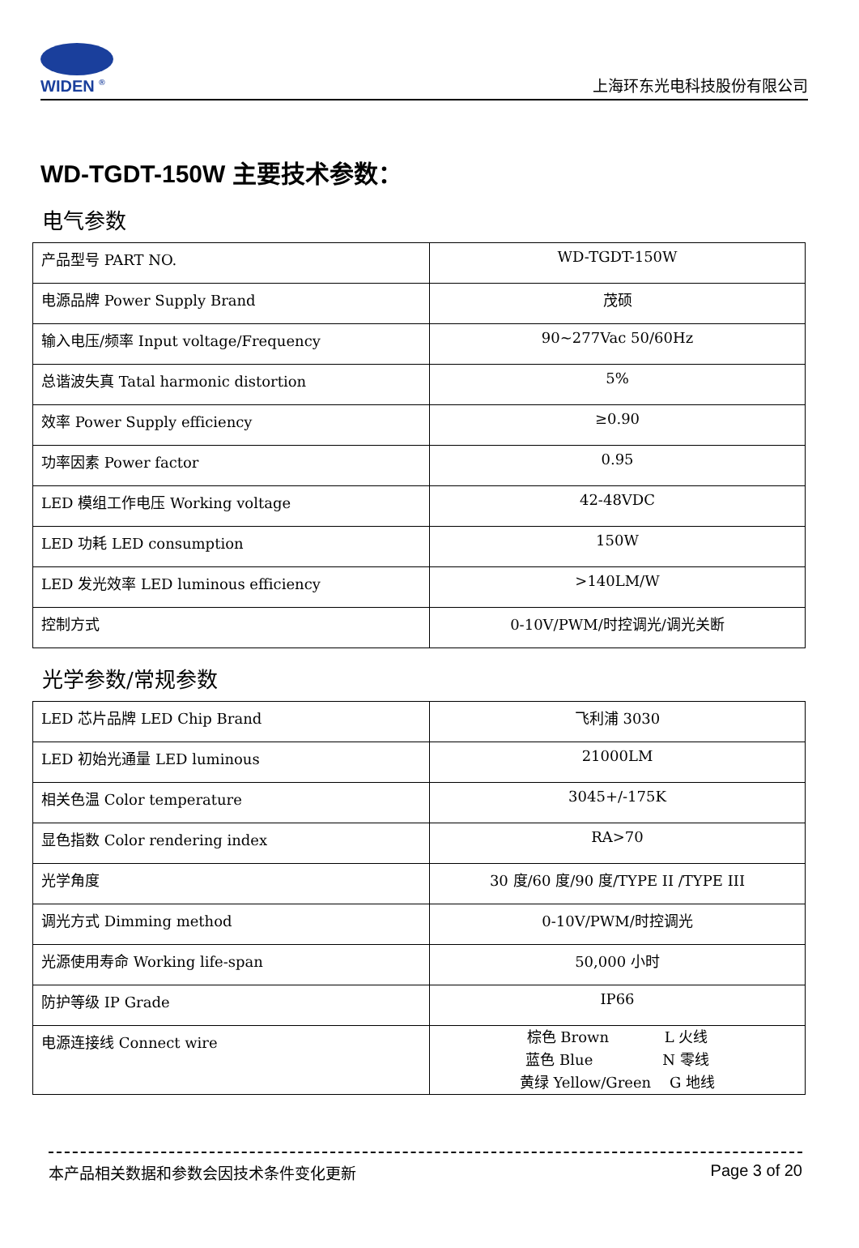WIDEN <sup>®</sup>
上海环东光电科技股份有限公司
WD-TGDT-150W 主要技术参数：
电气参数
| 产品型号 PART NO. | WD-TGDT-150W |
| 电源品牌 Power Supply Brand | 茂硕 |
| 输入电压/频率 Input voltage/Frequency | 90~277Vac 50/60Hz |
| 总谐波失真 Tatal harmonic distortion | 5% |
| 效率 Power Supply efficiency | ≥0.90 |
| 功率因素 Power factor | 0.95 |
| LED 模组工作电压 Working voltage | 42-48VDC |
| LED 功耗 LED consumption | 150W |
| LED 发光效率 LED luminous efficiency | >140LM/W |
| 控制方式 | 0-10V/PWM/时控调光/调光关断 |
光学参数/常规参数
| LED 芯片品牌 LED Chip Brand | 飞利浦 3030 |
| LED 初始光通量 LED luminous | 21000LM |
| 相关色温 Color temperature | 3045+/-175K |
| 显色指数 Color rendering index | RA>70 |
| 光学角度 | 30 度/60 度/90 度/TYPE II /TYPE III |
| 调光方式 Dimming method | 0-10V/PWM/时控调光 |
| 光源使用寿命 Working life-span | 50,000 小时 |
| 防护等级 IP Grade | IP66 |
| 电源连接线 Connect wire | 棕色 Brown L 火线 蓝色 Blue N 零线 黄绿 Yellow/Green G 地线 |
本产品相关数据和参数会因技术条件变化更新 Page 3 of 20